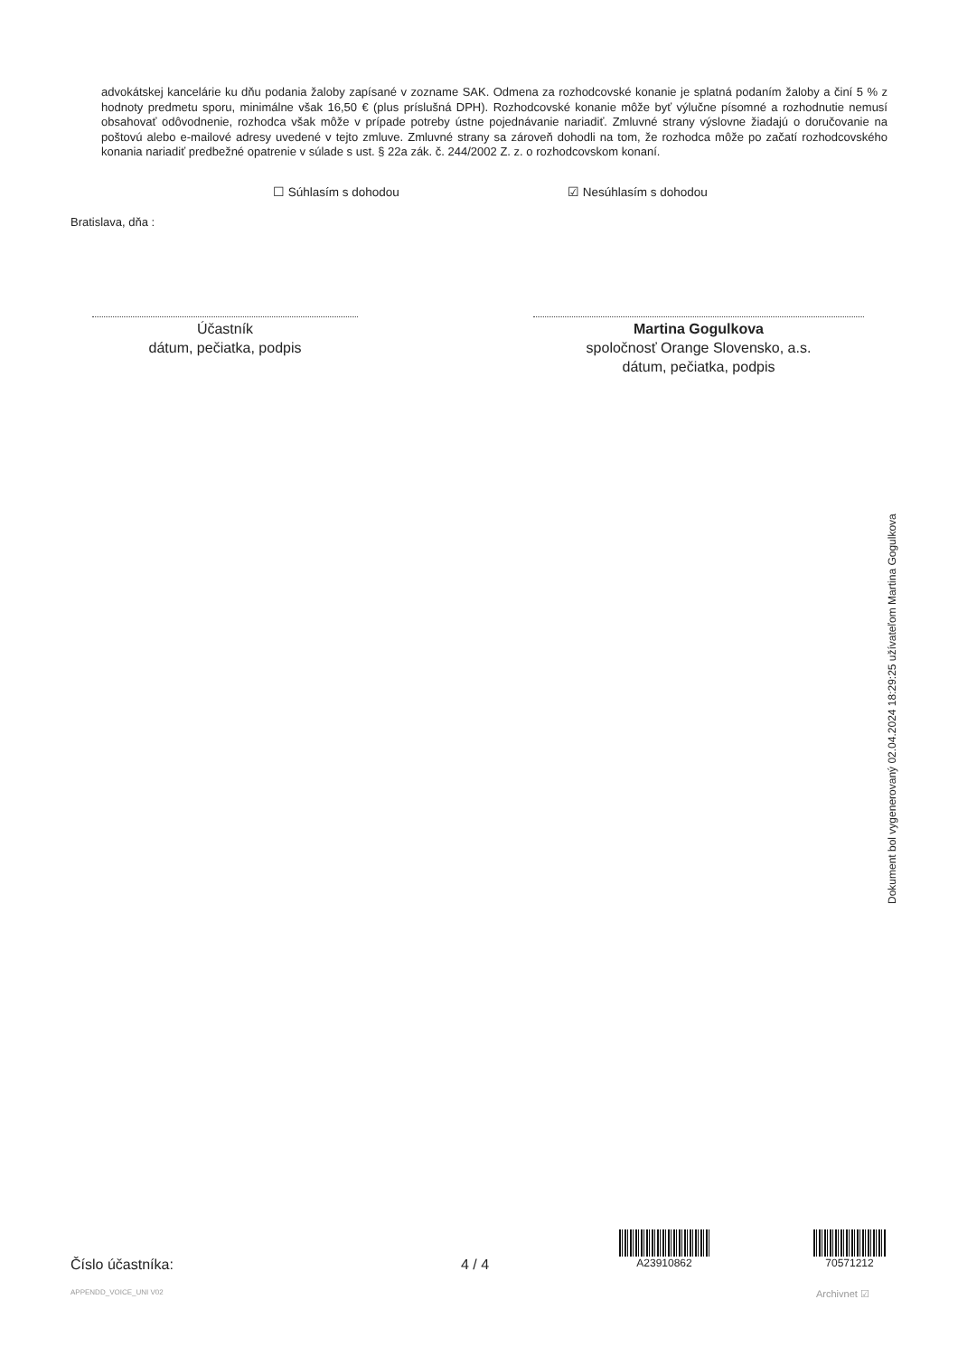advokátskej kancelárie ku dňu podania žaloby zapísané v zozname SAK. Odmena za rozhodcovské konanie je splatná podaním žaloby a činí 5 % z hodnoty predmetu sporu, minimálne však 16,50 € (plus príslušná DPH). Rozhodcovské konanie môže byť výlučne písomné a rozhodnutie nemusí obsahovať odôvodnenie, rozhodca však môže v prípade potreby ústne pojednávanie nariadiť. Zmluvné strany výslovne žiadajú o doručovanie na poštovú alebo e-mailové adresy uvedené v tejto zmluve. Zmluvné strany sa zároveň dohodli na tom, že rozhodca môže po začatí rozhodcovského konania nariadiť predbežné opatrenie v súlade s ust. § 22a zák. č. 244/2002 Z. z. o rozhodcovskom konaní.
☐ Súhlasím s dohodou ☑ Nesúhlasím s dohodou
Bratislava, dňa :
Účastník
dátum, pečiatka, podpis
Martina Gogulkova
spoločnosť Orange Slovensko, a.s.
dátum, pečiatka, podpis
Dokument bol vygenerovaný 02.04.2024 18:29:25 užívateľom Martina Gogulkova
Číslo účastníka: 4 / 4
A23910862 70571212
APPENDD_VOICE_UNI V02 Archivnet ☑